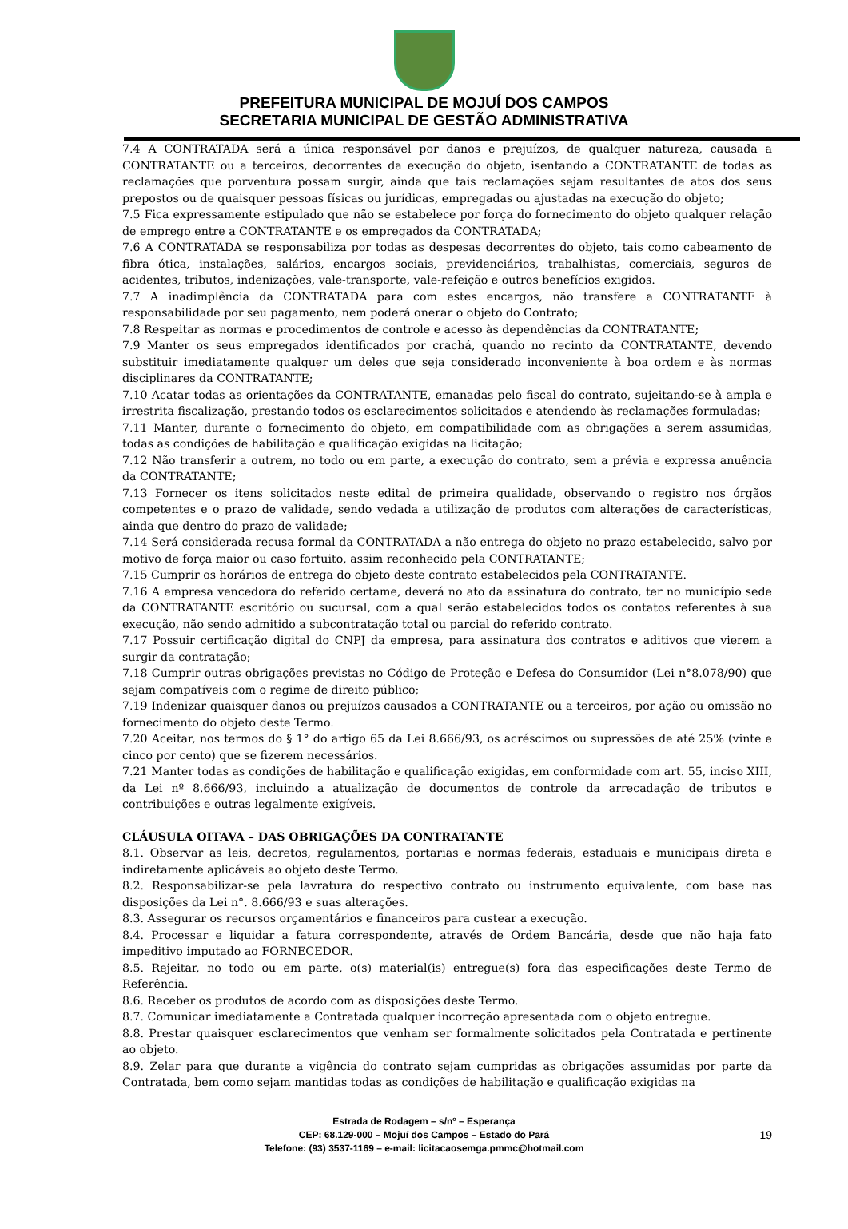PREFEITURA MUNICIPAL DE MOJUÍ DOS CAMPOS
SECRETARIA MUNICIPAL DE GESTÃO ADMINISTRATIVA
7.4 A CONTRATADA será a única responsável por danos e prejuízos, de qualquer natureza, causada a CONTRATANTE ou a terceiros, decorrentes da execução do objeto, isentando a CONTRATANTE de todas as reclamações que porventura possam surgir, ainda que tais reclamações sejam resultantes de atos dos seus prepostos ou de quaisquer pessoas físicas ou jurídicas, empregadas ou ajustadas na execução do objeto;
7.5 Fica expressamente estipulado que não se estabelece por força do fornecimento do objeto qualquer relação de emprego entre a CONTRATANTE e os empregados da CONTRATADA;
7.6 A CONTRATADA se responsabiliza por todas as despesas decorrentes do objeto, tais como cabeamento de fibra ótica, instalações, salários, encargos sociais, previdenciários, trabalhistas, comerciais, seguros de acidentes, tributos, indenizações, vale-transporte, vale-refeição e outros benefícios exigidos.
7.7 A inadimplência da CONTRATADA para com estes encargos, não transfere a CONTRATANTE à responsabilidade por seu pagamento, nem poderá onerar o objeto do Contrato;
7.8 Respeitar as normas e procedimentos de controle e acesso às dependências da CONTRATANTE;
7.9 Manter os seus empregados identificados por crachá, quando no recinto da CONTRATANTE, devendo substituir imediatamente qualquer um deles que seja considerado inconveniente à boa ordem e às normas disciplinares da CONTRATANTE;
7.10 Acatar todas as orientações da CONTRATANTE, emanadas pelo fiscal do contrato, sujeitando-se à ampla e irrestrita fiscalização, prestando todos os esclarecimentos solicitados e atendendo às reclamações formuladas;
7.11 Manter, durante o fornecimento do objeto, em compatibilidade com as obrigações a serem assumidas, todas as condições de habilitação e qualificação exigidas na licitação;
7.12 Não transferir a outrem, no todo ou em parte, a execução do contrato, sem a prévia e expressa anuência da CONTRATANTE;
7.13 Fornecer os itens solicitados neste edital de primeira qualidade, observando o registro nos órgãos competentes e o prazo de validade, sendo vedada a utilização de produtos com alterações de características, ainda que dentro do prazo de validade;
7.14 Será considerada recusa formal da CONTRATADA a não entrega do objeto no prazo estabelecido, salvo por motivo de força maior ou caso fortuito, assim reconhecido pela CONTRATANTE;
7.15 Cumprir os horários de entrega do objeto deste contrato estabelecidos pela CONTRATANTE.
7.16 A empresa vencedora do referido certame, deverá no ato da assinatura do contrato, ter no município sede da CONTRATANTE escritório ou sucursal, com a qual serão estabelecidos todos os contatos referentes à sua execução, não sendo admitido a subcontratação total ou parcial do referido contrato.
7.17 Possuir certificação digital do CNPJ da empresa, para assinatura dos contratos e aditivos que vierem a surgir da contratação;
7.18 Cumprir outras obrigações previstas no Código de Proteção e Defesa do Consumidor (Lei n°8.078/90) que sejam compatíveis com o regime de direito público;
7.19 Indenizar quaisquer danos ou prejuízos causados a CONTRATANTE ou a terceiros, por ação ou omissão no fornecimento do objeto deste Termo.
7.20 Aceitar, nos termos do § 1° do artigo 65 da Lei 8.666/93, os acréscimos ou supressões de até 25% (vinte e cinco por cento) que se fizerem necessários.
7.21 Manter todas as condições de habilitação e qualificação exigidas, em conformidade com art. 55, inciso XIII, da Lei nº 8.666/93, incluindo a atualização de documentos de controle da arrecadação de tributos e contribuições e outras legalmente exigíveis.
CLÁUSULA OITAVA – DAS OBRIGAÇÕES DA CONTRATANTE
8.1. Observar as leis, decretos, regulamentos, portarias e normas federais, estaduais e municipais direta e indiretamente aplicáveis ao objeto deste Termo.
8.2. Responsabilizar-se pela lavratura do respectivo contrato ou instrumento equivalente, com base nas disposições da Lei n°. 8.666/93 e suas alterações.
8.3. Assegurar os recursos orçamentários e financeiros para custear a execução.
8.4. Processar e liquidar a fatura correspondente, através de Ordem Bancária, desde que não haja fato impeditivo imputado ao FORNECEDOR.
8.5. Rejeitar, no todo ou em parte, o(s) material(is) entregue(s) fora das especificações deste Termo de Referência.
8.6. Receber os produtos de acordo com as disposições deste Termo.
8.7. Comunicar imediatamente a Contratada qualquer incorreção apresentada com o objeto entregue.
8.8. Prestar quaisquer esclarecimentos que venham ser formalmente solicitados pela Contratada e pertinente ao objeto.
8.9. Zelar para que durante a vigência do contrato sejam cumpridas as obrigações assumidas por parte da Contratada, bem como sejam mantidas todas as condições de habilitação e qualificação exigidas na
Estrada de Rodagem – s/nº – Esperança
CEP: 68.129-000 – Mojuí dos Campos – Estado do Pará
19
Telefone: (93) 3537-1169 – e-mail: licitacaosemga.pmmc@hotmail.com